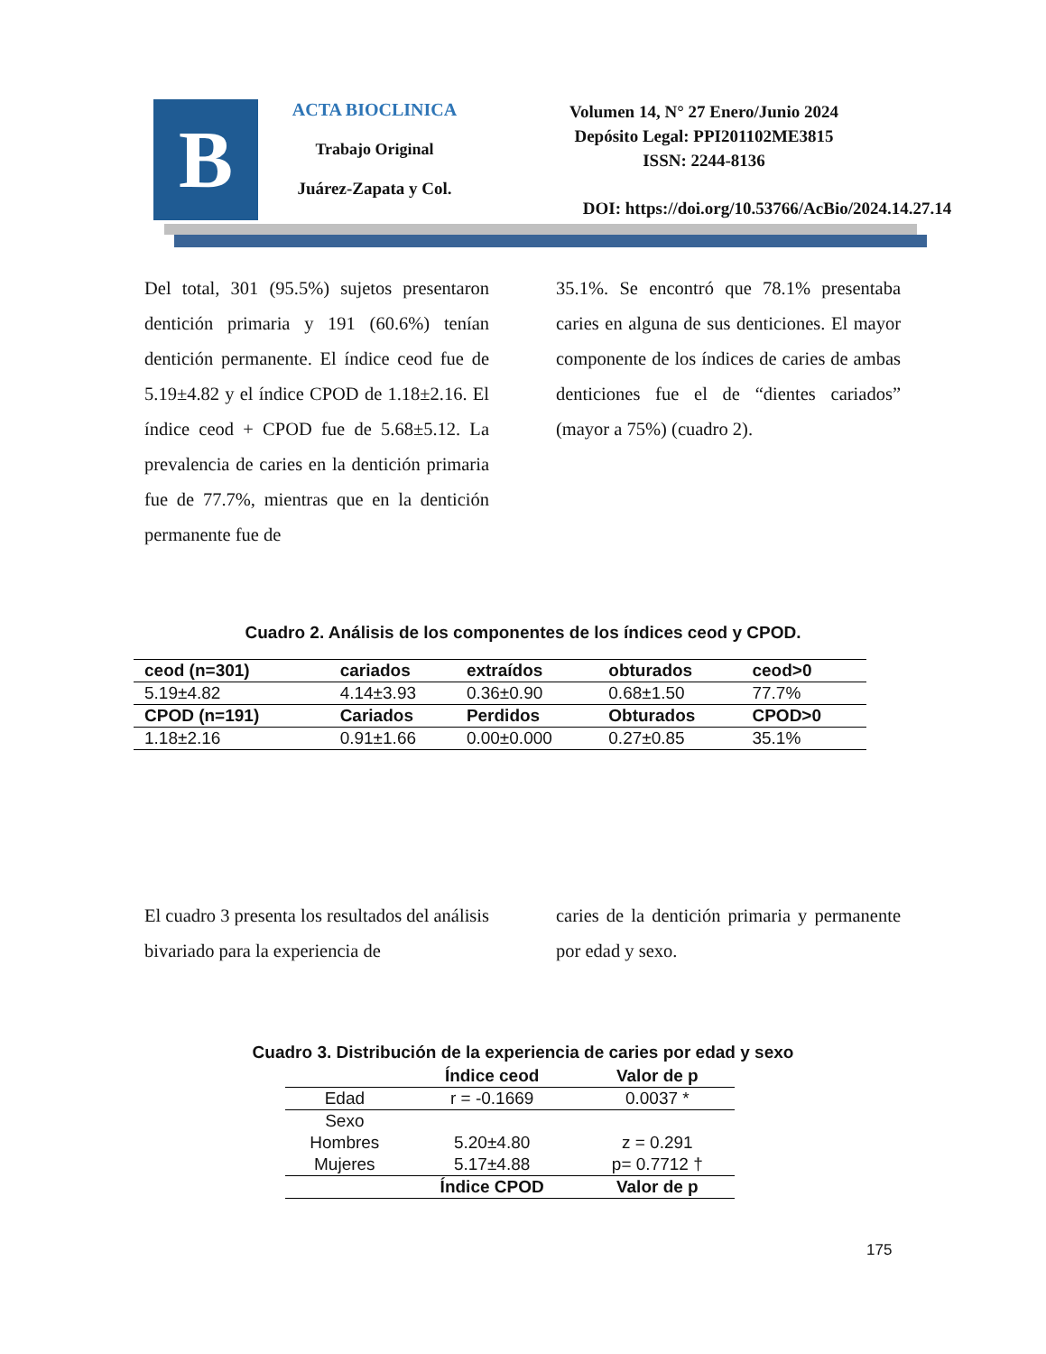B
ACTA BIOCLINICA
Trabajo Original
Juárez-Zapata y Col.
Volumen 14, N° 27 Enero/Junio 2024
Depósito Legal: PPI201102ME3815
ISSN: 2244-8136
DOI: https://doi.org/10.53766/AcBio/2024.14.27.14
Del total, 301 (95.5%) sujetos presentaron dentición primaria y 191 (60.6%) tenían dentición permanente. El índice ceod fue de 5.19±4.82 y el índice CPOD de 1.18±2.16. El índice ceod + CPOD fue de 5.68±5.12. La prevalencia de caries en la dentición primaria fue de 77.7%, mientras que en la dentición permanente fue de
35.1%. Se encontró que 78.1% presentaba caries en alguna de sus denticiones. El mayor componente de los índices de caries de ambas denticiones fue el de “dientes cariados” (mayor a 75%) (cuadro 2).
Cuadro 2. Análisis de los componentes de los índices ceod y CPOD.
| ceod (n=301) | cariados | extraídos | obturados | ceod>0 |
| 5.19±4.82 | 4.14±3.93 | 0.36±0.90 | 0.68±1.50 | 77.7% |
| CPOD (n=191) | Cariados | Perdidos | Obturados | CPOD>0 |
| 1.18±2.16 | 0.91±1.66 | 0.00±0.000 | 0.27±0.85 | 35.1% |
El cuadro 3 presenta los resultados del análisis bivariado para la experiencia de
caries de la dentición primaria y permanente por edad y sexo.
Cuadro 3. Distribución de la experiencia de caries por edad y sexo
| | Índice ceod | Valor de p |
| Edad | r = -0.1669 | 0.0037 * |
| Sexo | | |
| Hombres | 5.20±4.80 | z = 0.291 |
| Mujeres | 5.17±4.88 | p= 0.7712 † |
| | Índice CPOD | Valor de p |
175